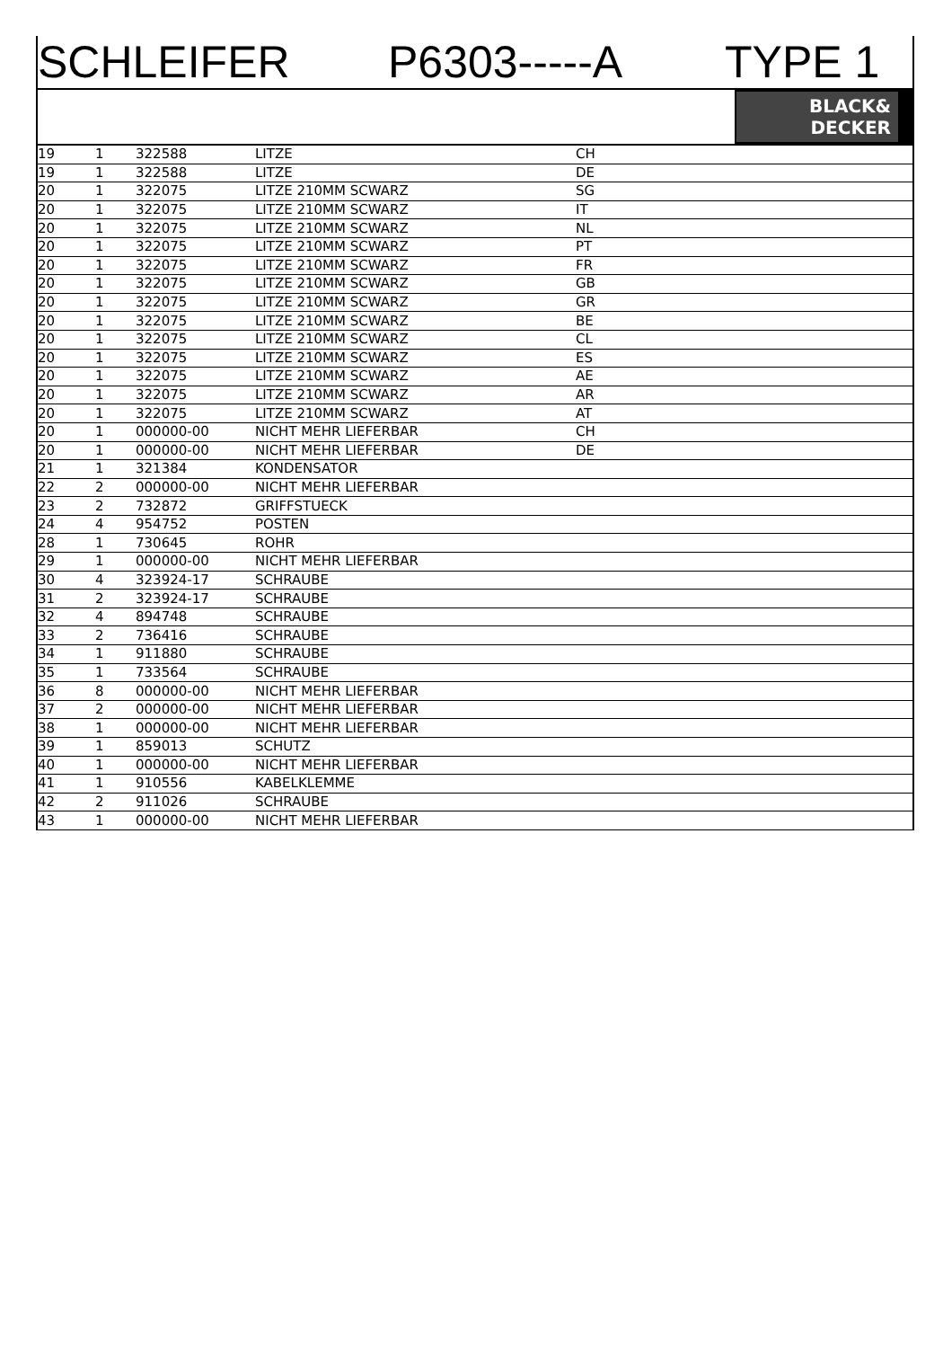SCHLEIFER P6303-----A TYPE 1
BLACK&
DECKER
| 19 | 1 | 322588 | LITZE | CH |
| 19 | 1 | 322588 | LITZE | DE |
| 20 | 1 | 322075 | LITZE 210MM SCWARZ | SG |
| 20 | 1 | 322075 | LITZE 210MM SCWARZ | IT |
| 20 | 1 | 322075 | LITZE 210MM SCWARZ | NL |
| 20 | 1 | 322075 | LITZE 210MM SCWARZ | PT |
| 20 | 1 | 322075 | LITZE 210MM SCWARZ | FR |
| 20 | 1 | 322075 | LITZE 210MM SCWARZ | GB |
| 20 | 1 | 322075 | LITZE 210MM SCWARZ | GR |
| 20 | 1 | 322075 | LITZE 210MM SCWARZ | BE |
| 20 | 1 | 322075 | LITZE 210MM SCWARZ | CL |
| 20 | 1 | 322075 | LITZE 210MM SCWARZ | ES |
| 20 | 1 | 322075 | LITZE 210MM SCWARZ | AE |
| 20 | 1 | 322075 | LITZE 210MM SCWARZ | AR |
| 20 | 1 | 322075 | LITZE 210MM SCWARZ | AT |
| 20 | 1 | 000000-00 | NICHT MEHR LIEFERBAR | CH |
| 20 | 1 | 000000-00 | NICHT MEHR LIEFERBAR | DE |
| 21 | 1 | 321384 | KONDENSATOR | |
| 22 | 2 | 000000-00 | NICHT MEHR LIEFERBAR | |
| 23 | 2 | 732872 | GRIFFSTUECK | |
| 24 | 4 | 954752 | POSTEN | |
| 28 | 1 | 730645 | ROHR | |
| 29 | 1 | 000000-00 | NICHT MEHR LIEFERBAR | |
| 30 | 4 | 323924-17 | SCHRAUBE | |
| 31 | 2 | 323924-17 | SCHRAUBE | |
| 32 | 4 | 894748 | SCHRAUBE | |
| 33 | 2 | 736416 | SCHRAUBE | |
| 34 | 1 | 911880 | SCHRAUBE | |
| 35 | 1 | 733564 | SCHRAUBE | |
| 36 | 8 | 000000-00 | NICHT MEHR LIEFERBAR | |
| 37 | 2 | 000000-00 | NICHT MEHR LIEFERBAR | |
| 38 | 1 | 000000-00 | NICHT MEHR LIEFERBAR | |
| 39 | 1 | 859013 | SCHUTZ | |
| 40 | 1 | 000000-00 | NICHT MEHR LIEFERBAR | |
| 41 | 1 | 910556 | KABELKLEMME | |
| 42 | 2 | 911026 | SCHRAUBE | |
| 43 | 1 | 000000-00 | NICHT MEHR LIEFERBAR | |